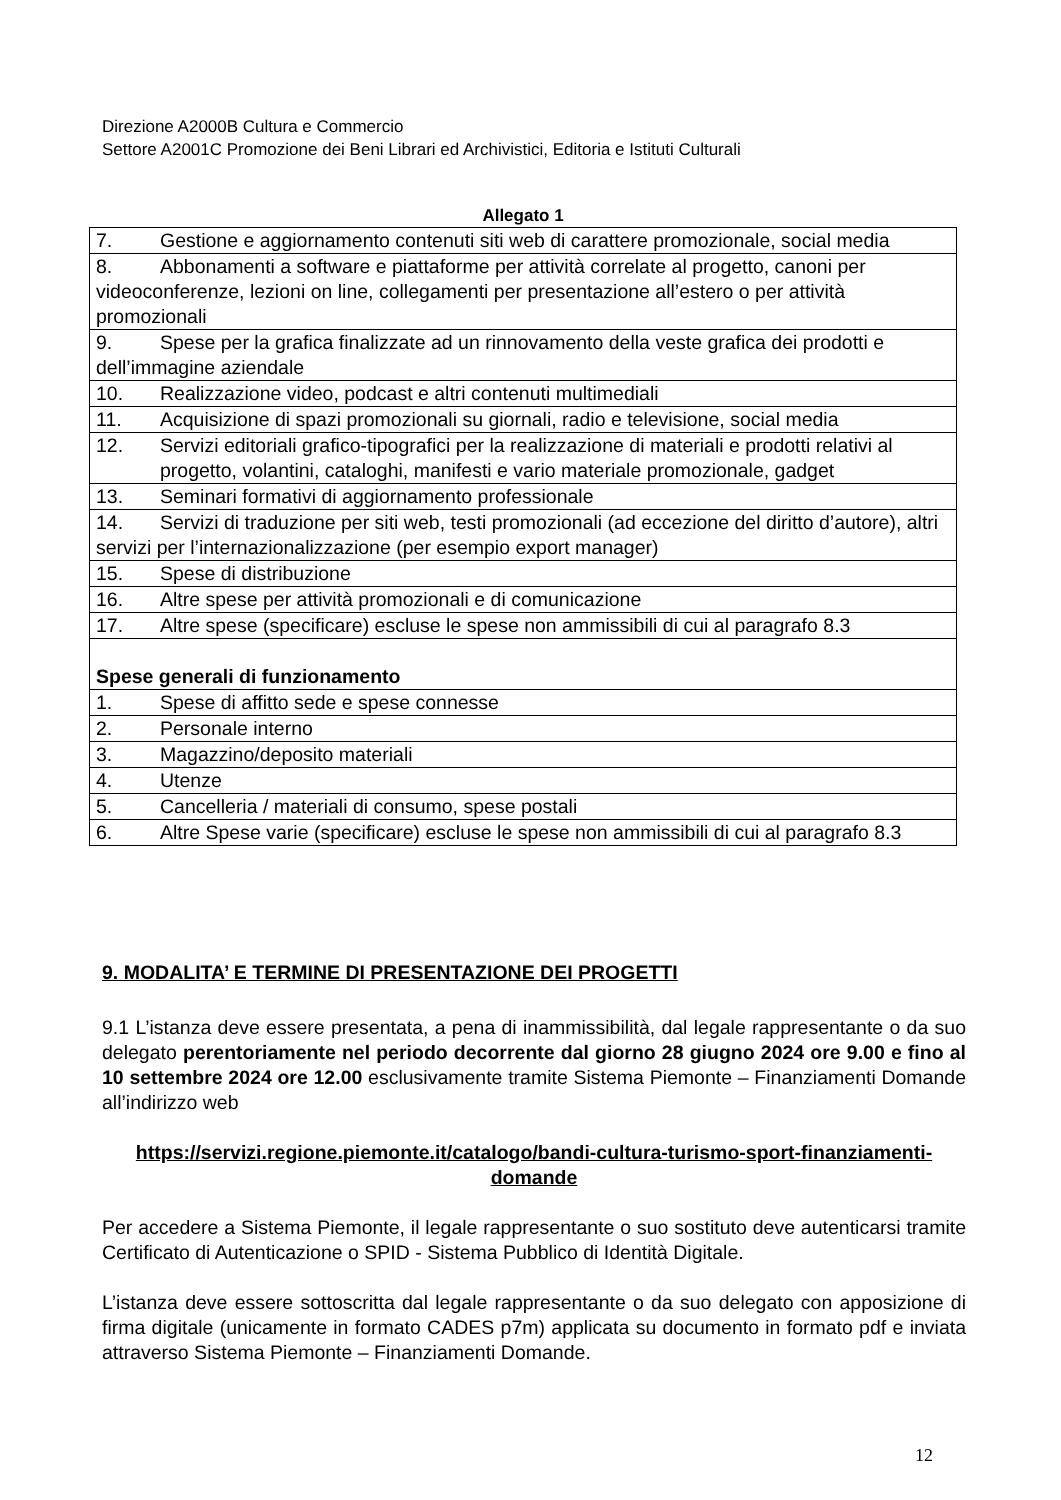Direzione A2000B Cultura e Commercio
Settore A2001C Promozione dei Beni Librari ed Archivistici, Editoria e Istituti Culturali
Allegato 1
| 7. Gestione e aggiornamento contenuti siti web di carattere promozionale, social media |
| 8. Abbonamenti a software e piattaforme per attività correlate al progetto, canoni per videoconferenze, lezioni on line, collegamenti per presentazione all’estero o per attività promozionali |
| 9. Spese per la grafica finalizzate ad un rinnovamento della veste grafica dei prodotti e dell’immagine aziendale |
| 10. Realizzazione video, podcast e altri contenuti multimediali |
| 11. Acquisizione di spazi promozionali su giornali, radio e televisione, social media |
| 12. Servizi editoriali grafico-tipografici per la realizzazione di materiali e prodotti relativi al progetto, volantini, cataloghi, manifesti e vario materiale promozionale, gadget |
| 13. Seminari formativi di aggiornamento professionale |
| 14. Servizi di traduzione per siti web, testi promozionali (ad eccezione del diritto d’autore), altri servizi per l’internazionalizzazione (per esempio export manager) |
| 15. Spese di distribuzione |
| 16. Altre spese per attività promozionali e di comunicazione |
| 17. Altre spese (specificare) escluse le spese non ammissibili di cui al paragrafo 8.3 |
| Spese generali di funzionamento |
| 1. Spese di affitto sede e spese connesse |
| 2. Personale interno |
| 3. Magazzino/deposito materiali |
| 4. Utenze |
| 5. Cancelleria / materiali di consumo, spese postali |
| 6. Altre Spese varie (specificare) escluse le spese non ammissibili di cui al paragrafo 8.3 |
9. MODALITA’ E TERMINE DI PRESENTAZIONE DEI PROGETTI
9.1 L’istanza deve essere presentata, a pena di inammissibilità, dal legale rappresentante o da suo delegato perentoriamente nel periodo decorrente dal giorno 28 giugno 2024 ore 9.00 e fino al 10 settembre 2024 ore 12.00 esclusivamente tramite Sistema Piemonte – Finanziamenti Domande all’indirizzo web
https://servizi.regione.piemonte.it/catalogo/bandi-cultura-turismo-sport-finanziamenti-domande
Per accedere a Sistema Piemonte, il legale rappresentante o suo sostituto deve autenticarsi tramite Certificato di Autenticazione o SPID - Sistema Pubblico di Identità Digitale.
L’istanza deve essere sottoscritta dal legale rappresentante o da suo delegato con apposizione di firma digitale (unicamente in formato CADES p7m) applicata su documento in formato pdf e inviata attraverso Sistema Piemonte – Finanziamenti Domande.
12